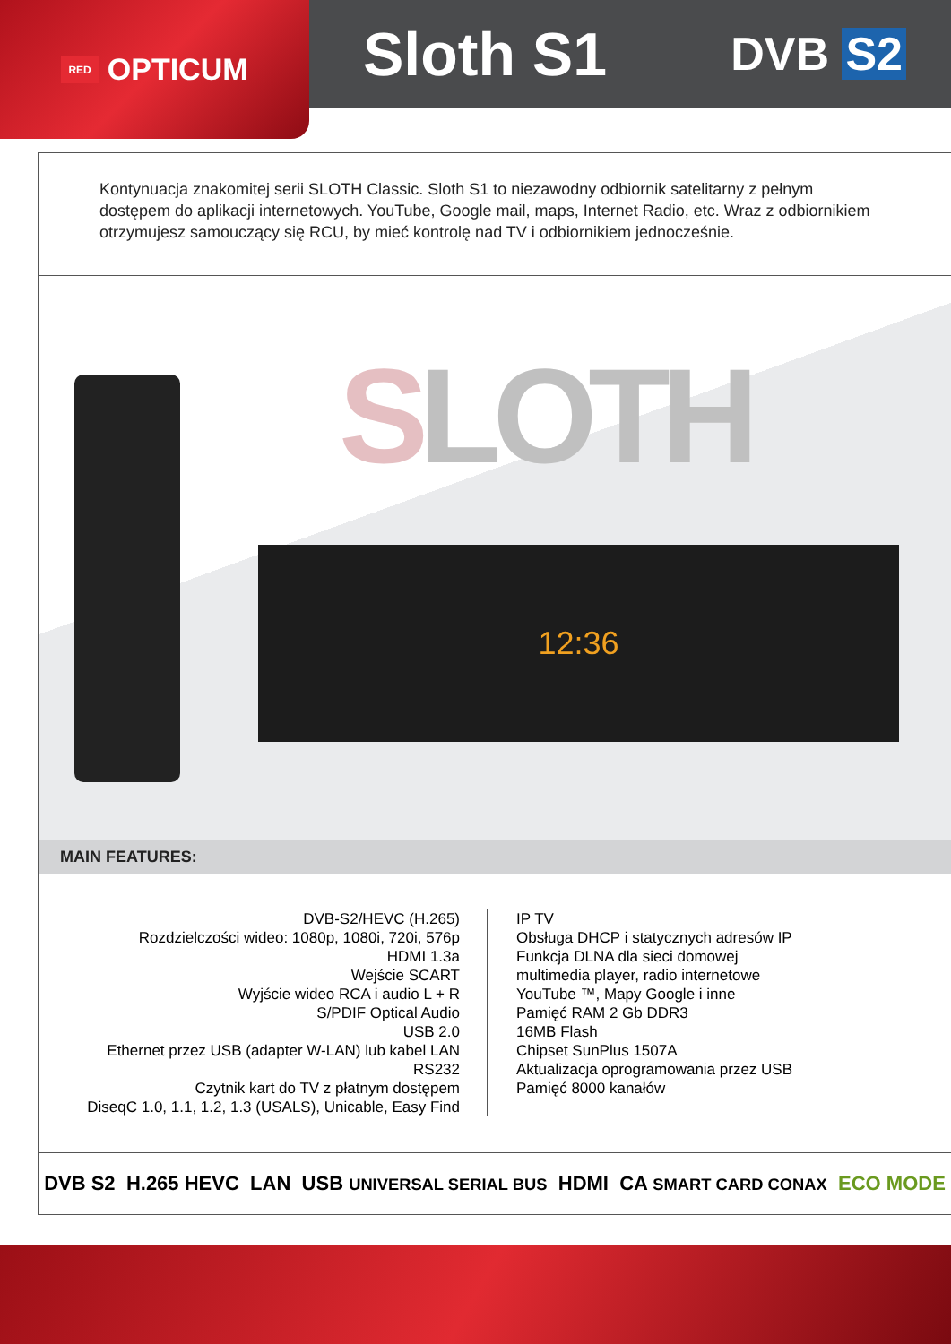RED OPTICUM
Sloth S1
DVB S2
Kontynuacja znakomitej serii SLOTH Classic. Sloth S1 to niezawodny odbiornik satelitarny z pełnym dostępem do aplikacji internetowych. YouTube, Google mail, maps, Internet Radio, etc. Wraz z odbiornikiem otrzymujesz samouczący się RCU, by mieć kontrolę nad TV i odbiornikiem jednocześnie.
SLOTH
12:36
MAIN FEATURES:
DVB-S2/HEVC (H.265)
Rozdzielczości wideo: 1080p, 1080i, 720i, 576p
HDMI 1.3a
Wejście SCART
Wyjście wideo RCA i audio L + R
S/PDIF Optical Audio
USB 2.0
Ethernet przez USB (adapter W-LAN) lub kabel LAN
RS232
Czytnik kart do TV z płatnym dostępem
DiseqC 1.0, 1.1, 1.2, 1.3 (USALS), Unicable, Easy Find
IP TV
Obsługa DHCP i statycznych adresów IP
Funkcja DLNA dla sieci domowej
multimedia player, radio internetowe
YouTube ™, Mapy Google i inne
Pamięć RAM 2 Gb DDR3
16MB Flash
Chipset SunPlus 1507A
Aktualizacja oprogramowania przez USB
Pamięć 8000 kanałów
DVB S2 H.265 HEVC LAN USB UNIVERSAL SERIAL BUS HDMI CA SMART CARD CONAX ECO MODE